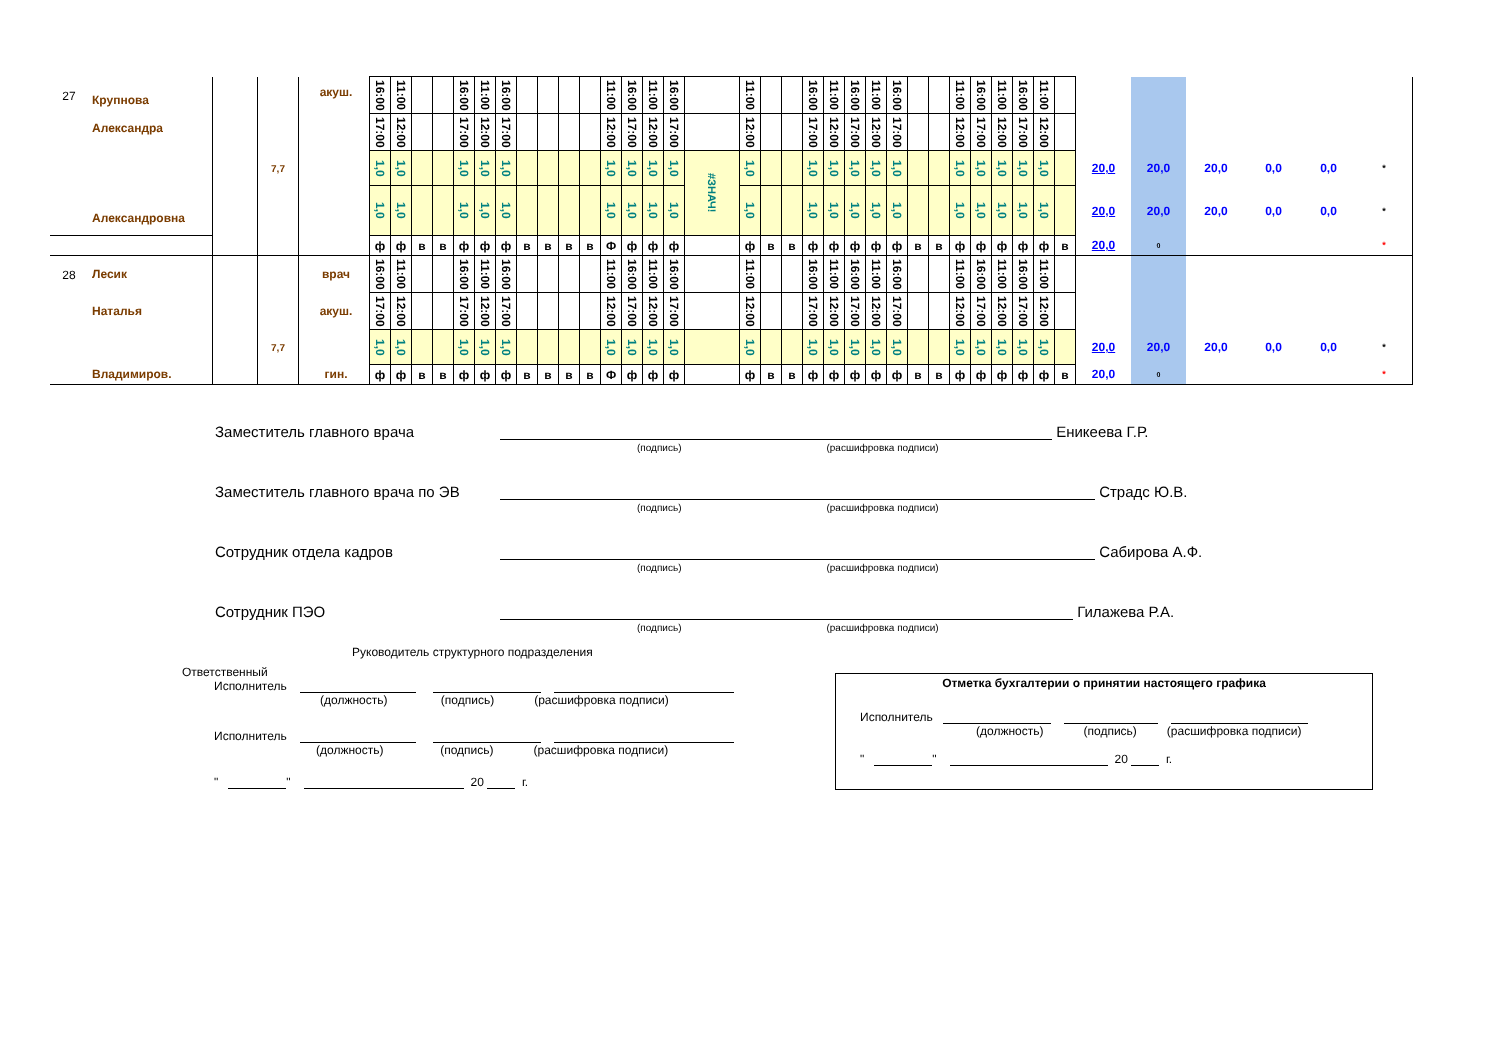| 27 | Крупнова Александра | | | акуш. | 16:00 | 11:00 | | | 16:00 | 11:00 | 16:00 | | | | | 11:00 | 16:00 | 11:00 | 16:00 | | 11:00 | | | 16:00 | 11:00 | 16:00 | 11:00 | 16:00 | | | 11:00 | 16:00 | 11:00 | 16:00 | 11:00 | | | | | | | |
| | | | | | 17:00 | 12:00 | | | 17:00 | 12:00 | 17:00 | | | | | 12:00 | 17:00 | 12:00 | 17:00 | | 12:00 | | | 17:00 | 12:00 | 17:00 | 12:00 | 17:00 | | | 12:00 | 17:00 | 12:00 | 17:00 | 12:00 | | | | | | | |
| | Александровна | | 7,7 | | 1,0 | 1,0 | | | 1,0 | 1,0 | 1,0 | | | | | 1,0 | 1,0 | 1,0 | 1,0 | #ЗНАЧ! | 1,0 | | | 1,0 | 1,0 | 1,0 | 1,0 | 1,0 | | | 1,0 | 1,0 | 1,0 | 1,0 | 1,0 | | 20,0 | 20,0 | 20,0 | 0,0 | 0,0 | * |
| | | | | | 1,0 | 1,0 | | | 1,0 | 1,0 | 1,0 | | | | | 1,0 | 1,0 | 1,0 | 1,0 | | 1,0 | | | 1,0 | 1,0 | 1,0 | 1,0 | 1,0 | | | 1,0 | 1,0 | 1,0 | 1,0 | 1,0 | | 20,0 | 20,0 | 20,0 | 0,0 | 0,0 | * |
| | | | | | ф | ф | в | в | ф | ф | ф | в | в | в | в | Ф | ф | ф | ф | | ф | в | в | ф | ф | ф | ф | ф | в | в | ф | ф | ф | ф | ф | в | 20,0 | 0 | | | | * |
| 28 | Лесик | | | врач | 16:00 | 11:00 | | | 16:00 | 11:00 | 16:00 | | | | | 11:00 | 16:00 | 11:00 | 16:00 | | 11:00 | | | 16:00 | 11:00 | 16:00 | 11:00 | 16:00 | | | 11:00 | 16:00 | 11:00 | 16:00 | 11:00 | | | | | | | |
| | Наталья | | | акуш. | 17:00 | 12:00 | | | 17:00 | 12:00 | 17:00 | | | | | 12:00 | 17:00 | 12:00 | 17:00 | | 12:00 | | | 17:00 | 12:00 | 17:00 | 12:00 | 17:00 | | | 12:00 | 17:00 | 12:00 | 17:00 | 12:00 | | | | | | | |
| | | | 7,7 | | 1,0 | 1,0 | | | 1,0 | 1,0 | 1,0 | | | | | 1,0 | 1,0 | 1,0 | 1,0 | | 1,0 | | | 1,0 | 1,0 | 1,0 | 1,0 | 1,0 | | | 1,0 | 1,0 | 1,0 | 1,0 | 1,0 | | 20,0 | 20,0 | 20,0 | 0,0 | 0,0 | * |
| | Владимиров. | | | гин. | ф | ф | в | в | ф | ф | ф | в | в | в | в | Ф | ф | ф | ф | | ф | в | в | ф | ф | ф | ф | ф | в | в | ф | ф | ф | ф | ф | в | 20,0 | 0 | | | | * |
Заместитель главного врача
Еникеева Г.Р.
(подпись) (расшифровка подписи)
Заместитель главного врача по ЭВ
Страдс Ю.В.
(подпись) (расшифровка подписи)
Сотрудник отдела кадров
Сабирова А.Ф.
(подпись) (расшифровка подписи)
Сотрудник ПЭО
Гилажева Р.А.
(подпись) (расшифровка подписи)
Руководитель структурного подразделения
Ответственный
Исполнитель
(должность) (подпись) (расшифровка подписи)
Исполнитель
(должность) (подпись) (расшифровка подписи)
" " 20 г.
Отметка бухгалтерии о принятии настоящего графика
Исполнитель
(должность) (подпись) (расшифровка подписи)
" " 20 г.